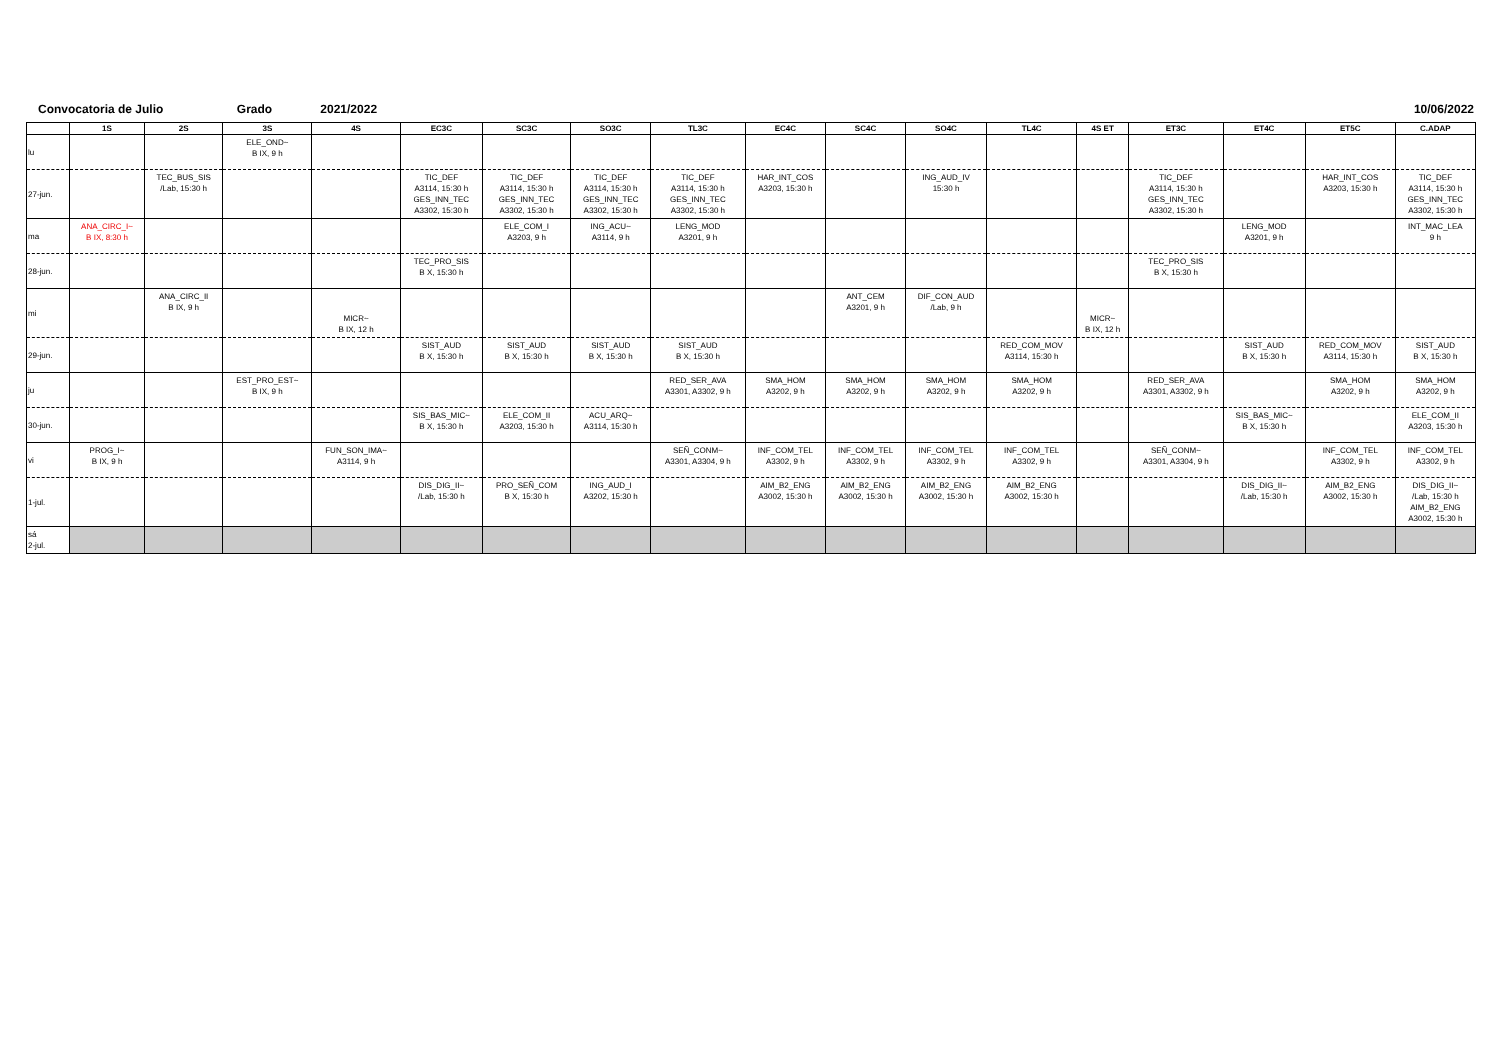Convocatoria de Julio Grado 2021/2022 10/06/2022
| | 1S | 2S | 3S | 4S | EC3C | SC3C | SO3C | TL3C | EC4C | SC4C | SO4C | TL4C | 4S ET | ET3C | ET4C | ET5C | C.ADAP |
| --- | --- | --- | --- | --- | --- | --- | --- | --- | --- | --- | --- | --- | --- | --- | --- | --- | --- |
| lu | | | ELE_OND~ B IX, 9 h | | | | | | | | | | | | | | |
| 27-jun. | | TEC_BUS_SIS /Lab, 15:30 h | | | TIC_DEF A3114, 15:30 h GES_INN_TEC A3302, 15:30 h | TIC_DEF A3114, 15:30 h GES_INN_TEC A3302, 15:30 h | TIC_DEF A3114, 15:30 h GES_INN_TEC A3302, 15:30 h | TIC_DEF A3114, 15:30 h GES_INN_TEC A3302, 15:30 h | HAR_INT_COS A3203, 15:30 h | | ING_AUD_IV 15:30 h | | | TIC_DEF A3114, 15:30 h GES_INN_TEC A3302, 15:30 h | | HAR_INT_COS A3203, 15:30 h | TIC_DEF A3114, 15:30 h GES_INN_TEC A3302, 15:30 h |
| ma | ANA_CIRC_I~ B IX, 8:30 h | | | | | ELE_COM_I A3203, 9 h | ING_ACU~ A3114, 9 h | LENG_MOD A3201, 9 h | | | | | | | LENG_MOD A3201, 9 h | | INT_MAC_LEA 9 h |
| 28-jun. | | | | | TEC_PRO_SIS B X, 15:30 h | | | | | | | | | TEC_PRO_SIS B X, 15:30 h | | | |
| mi | | ANA_CIRC_II B IX, 9 h | | MICR~ B IX, 12 h | | | | | | ANT_CEM A3201, 9 h | DIF_CON_AUD /Lab, 9 h | | MICR~ B IX, 12 h | | | | |
| 29-jun. | | | | | SIST_AUD B X, 15:30 h | SIST_AUD B X, 15:30 h | SIST_AUD B X, 15:30 h | SIST_AUD B X, 15:30 h | | | | RED_COM_MOV A3114, 15:30 h | | | SIST_AUD B X, 15:30 h | RED_COM_MOV A3114, 15:30 h | SIST_AUD B X, 15:30 h |
| ju | | | EST_PRO_EST~ B IX, 9 h | | | | | RED_SER_AVA A3301, A3302, 9 h | SMA_HOM A3202, 9 h | SMA_HOM A3202, 9 h | SMA_HOM A3202, 9 h | SMA_HOM A3202, 9 h | | RED_SER_AVA A3301, A3302, 9 h | | SMA_HOM A3202, 9 h | SMA_HOM A3202, 9 h |
| 30-jun. | | | | | SIS_BAS_MIC~ B X, 15:30 h | ELE_COM_II A3203, 15:30 h | ACU_ARQ~ A3114, 15:30 h | | | | | | | | SIS_BAS_MIC~ B X, 15:30 h | | ELE_COM_II A3203, 15:30 h |
| vi | PROG_I~ B IX, 9 h | | | FUN_SON_IMA~ A3114, 9 h | | | | SEÑ_CONM~ A3301, A3304, 9 h | INF_COM_TEL A3302, 9 h | INF_COM_TEL A3302, 9 h | INF_COM_TEL A3302, 9 h | INF_COM_TEL A3302, 9 h | | SEÑ_CONM~ A3301, A3304, 9 h | | INF_COM_TEL A3302, 9 h | INF_COM_TEL A3302, 9 h |
| 1-jul. | | | | | DIS_DIG_II~ /Lab, 15:30 h | PRO_SEÑ_COM B X, 15:30 h | ING_AUD_I A3202, 15:30 h | | AIM_B2_ENG A3002, 15:30 h | AIM_B2_ENG A3002, 15:30 h | AIM_B2_ENG A3002, 15:30 h | AIM_B2_ENG A3002, 15:30 h | | | DIS_DIG_II~ /Lab, 15:30 h | AIM_B2_ENG A3002, 15:30 h | DIS_DIG_II~ /Lab, 15:30 h AIM_B2_ENG A3002, 15:30 h |
| sá 2-jul. | | | | | | | | | | | | | | | | | |